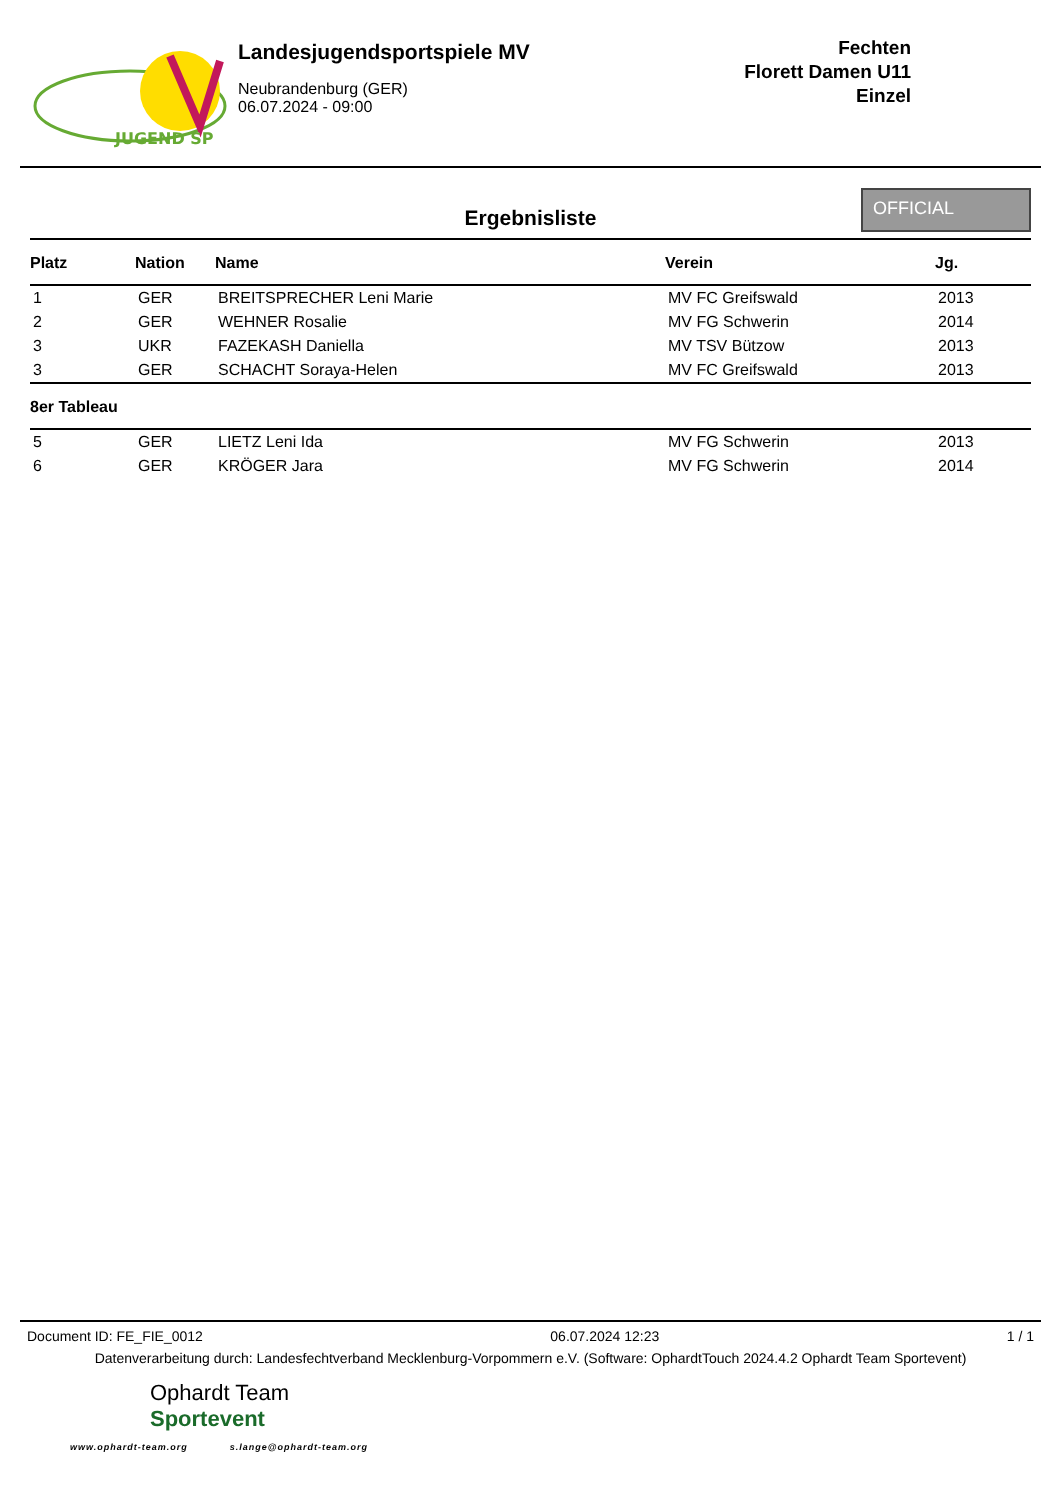JUGEND SP
Landesjugendsportspiele MV
Neubrandenburg (GER)
06.07.2024 - 09:00
Fechten
Florett Damen U11
Einzel
Ergebnisliste
OFFICIAL
| Platz | Nation | Name | Verein | Jg. |
| --- | --- | --- | --- | --- |
| 1 | GER | BREITSPRECHER Leni Marie | MV FC Greifswald | 2013 |
| 2 | GER | WEHNER Rosalie | MV FG Schwerin | 2014 |
| 3 | UKR | FAZEKASH Daniella | MV TSV Bützow | 2013 |
| 3 | GER | SCHACHT Soraya-Helen | MV FC Greifswald | 2013 |
| 8er Tableau | | | | |
| 5 | GER | LIETZ Leni Ida | MV FG Schwerin | 2013 |
| 6 | GER | KRÖGER Jara | MV FG Schwerin | 2014 |
Document ID: FE_FIE_0012 06.07.2024 12:23 1 / 1
Datenverarbeitung durch: Landesfechtverband Mecklenburg-Vorpommern e.V. (Software: OphardtTouch 2024.4.2 Ophardt Team Sportevent)
Ophardt Team
Sportevent
www.ophardt-team.org s.lange@ophardt-team.org